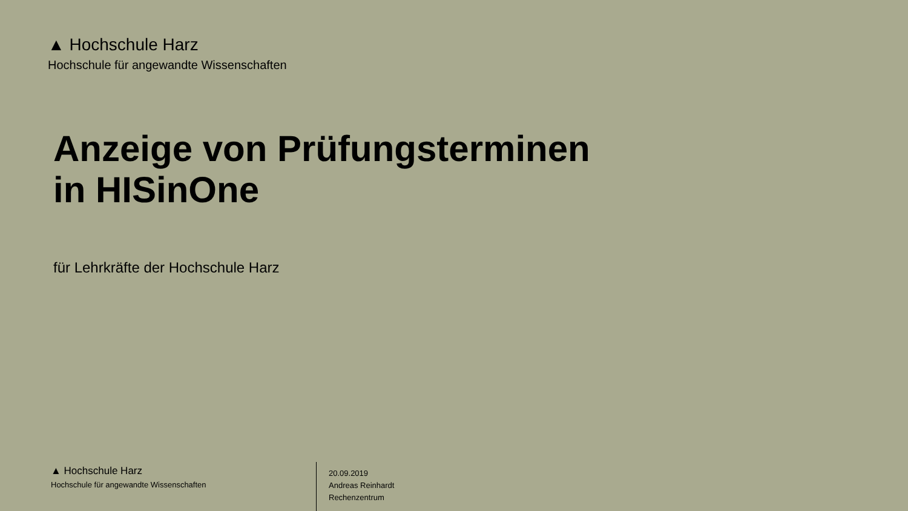▲ Hochschule Harz
Hochschule für angewandte Wissenschaften
Anzeige von Prüfungsterminen
in HISinOne
für Lehrkräfte der Hochschule Harz
▲ Hochschule Harz
Hochschule für angewandte Wissenschaften
20.09.2019
Andreas Reinhardt
Rechenzentrum